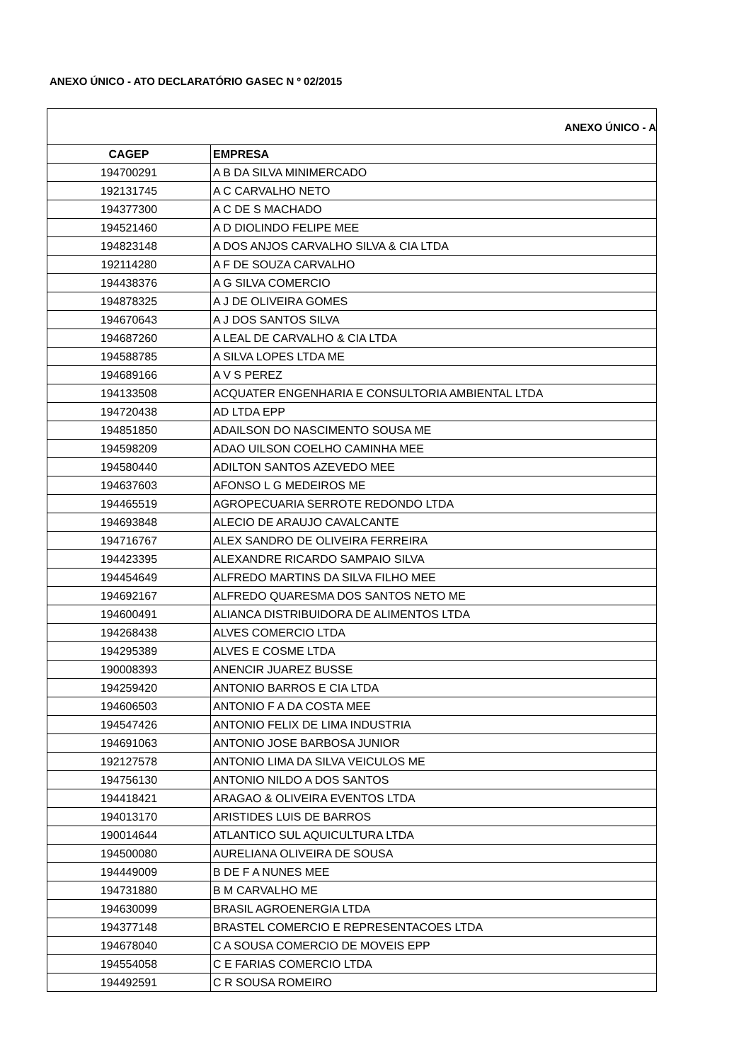ANEXO ÚNICO - ATO DECLARATÓRIO GASEC N º 02/2015
ANEXO ÚNICO - A
| CAGEP | EMPRESA |
| --- | --- |
| 194700291 | A B DA SILVA MINIMERCADO |
| 192131745 | A C CARVALHO NETO |
| 194377300 | A C DE S MACHADO |
| 194521460 | A D DIOLINDO FELIPE MEE |
| 194823148 | A DOS ANJOS CARVALHO SILVA & CIA LTDA |
| 192114280 | A F DE SOUZA CARVALHO |
| 194438376 | A G SILVA COMERCIO |
| 194878325 | A J DE OLIVEIRA GOMES |
| 194670643 | A J DOS SANTOS SILVA |
| 194687260 | A LEAL DE CARVALHO & CIA LTDA |
| 194588785 | A SILVA LOPES LTDA ME |
| 194689166 | A V S PEREZ |
| 194133508 | ACQUATER ENGENHARIA E CONSULTORIA AMBIENTAL LTDA |
| 194720438 | AD LTDA EPP |
| 194851850 | ADAILSON DO NASCIMENTO SOUSA ME |
| 194598209 | ADAO UILSON COELHO CAMINHA MEE |
| 194580440 | ADILTON SANTOS AZEVEDO MEE |
| 194637603 | AFONSO L G MEDEIROS ME |
| 194465519 | AGROPECUARIA SERROTE REDONDO LTDA |
| 194693848 | ALECIO DE ARAUJO CAVALCANTE |
| 194716767 | ALEX SANDRO DE OLIVEIRA FERREIRA |
| 194423395 | ALEXANDRE RICARDO SAMPAIO SILVA |
| 194454649 | ALFREDO MARTINS DA SILVA FILHO MEE |
| 194692167 | ALFREDO QUARESMA DOS SANTOS NETO ME |
| 194600491 | ALIANCA DISTRIBUIDORA DE ALIMENTOS LTDA |
| 194268438 | ALVES COMERCIO LTDA |
| 194295389 | ALVES E COSME LTDA |
| 190008393 | ANENCIR JUAREZ BUSSE |
| 194259420 | ANTONIO BARROS E CIA LTDA |
| 194606503 | ANTONIO F A DA COSTA MEE |
| 194547426 | ANTONIO FELIX DE LIMA INDUSTRIA |
| 194691063 | ANTONIO JOSE BARBOSA JUNIOR |
| 192127578 | ANTONIO LIMA DA SILVA VEICULOS ME |
| 194756130 | ANTONIO NILDO A DOS SANTOS |
| 194418421 | ARAGAO & OLIVEIRA EVENTOS LTDA |
| 194013170 | ARISTIDES LUIS DE BARROS |
| 190014644 | ATLANTICO SUL AQUICULTURA LTDA |
| 194500080 | AURELIANA OLIVEIRA DE SOUSA |
| 194449009 | B DE F A NUNES MEE |
| 194731880 | B M CARVALHO ME |
| 194630099 | BRASIL AGROENERGIA LTDA |
| 194377148 | BRASTEL COMERCIO E REPRESENTACOES LTDA |
| 194678040 | C A SOUSA COMERCIO DE MOVEIS EPP |
| 194554058 | C E FARIAS COMERCIO LTDA |
| 194492591 | C R SOUSA ROMEIRO |